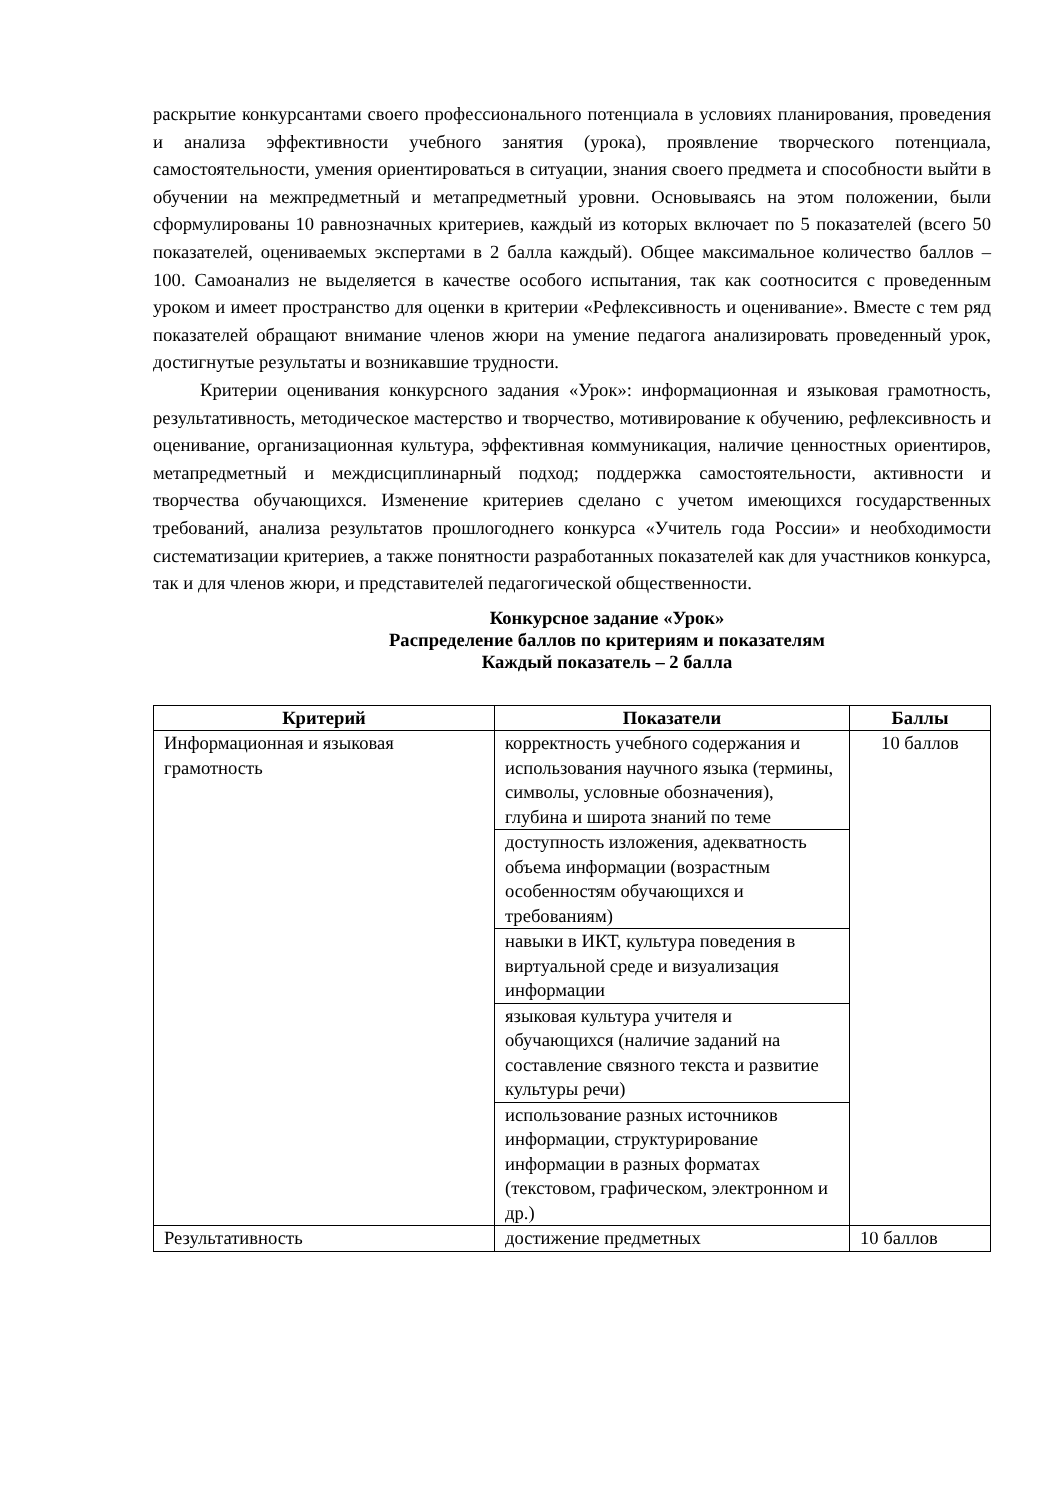раскрытие конкурсантами своего профессионального потенциала в условиях планирования, проведения и анализа эффективности учебного занятия (урока), проявление творческого потенциала, самостоятельности, умения ориентироваться в ситуации, знания своего предмета и способности выйти в обучении на межпредметный и метапредметный уровни. Основываясь на этом положении, были сформулированы 10 равнозначных критериев, каждый из которых включает по 5 показателей (всего 50 показателей, оцениваемых экспертами в 2 балла каждый). Общее максимальное количество баллов – 100. Самоанализ не выделяется в качестве особого испытания, так как соотносится с проведенным уроком и имеет пространство для оценки в критерии «Рефлексивность и оценивание». Вместе с тем ряд показателей обращают внимание членов жюри на умение педагога анализировать проведенный урок, достигнутые результаты и возникавшие трудности.
Критерии оценивания конкурсного задания «Урок»: информационная и языковая грамотность, результативность, методическое мастерство и творчество, мотивирование к обучению, рефлексивность и оценивание, организационная культура, эффективная коммуникация, наличие ценностных ориентиров, метапредметный и междисциплинарный подход; поддержка самостоятельности, активности и творчества обучающихся. Изменение критериев сделано с учетом имеющихся государственных требований, анализа результатов прошлогоднего конкурса «Учитель года России» и необходимости систематизации критериев, а также понятности разработанных показателей как для участников конкурса, так и для членов жюри, и представителей педагогической общественности.
Конкурсное задание «Урок»
Распределение баллов по критериям и показателям
Каждый показатель – 2 балла
| Критерий | Показатели | Баллы |
| --- | --- | --- |
| Информационная и языковая грамотность | корректность учебного содержания и использования научного языка (термины, символы, условные обозначения), глубина и широта знаний по теме | 10 баллов |
| | доступность изложения, адекватность объема информации (возрастным особенностям обучающихся и требованиям) | |
| | навыки в ИКТ, культура поведения в виртуальной среде и визуализация информации | |
| | языковая культура учителя и обучающихся (наличие заданий на составление связного текста и развитие культуры речи) | |
| | использование разных источников информации, структурирование информации в разных форматах (текстовом, графическом, электронном и др.) | |
| Результативность | достижение предметных | 10 баллов |